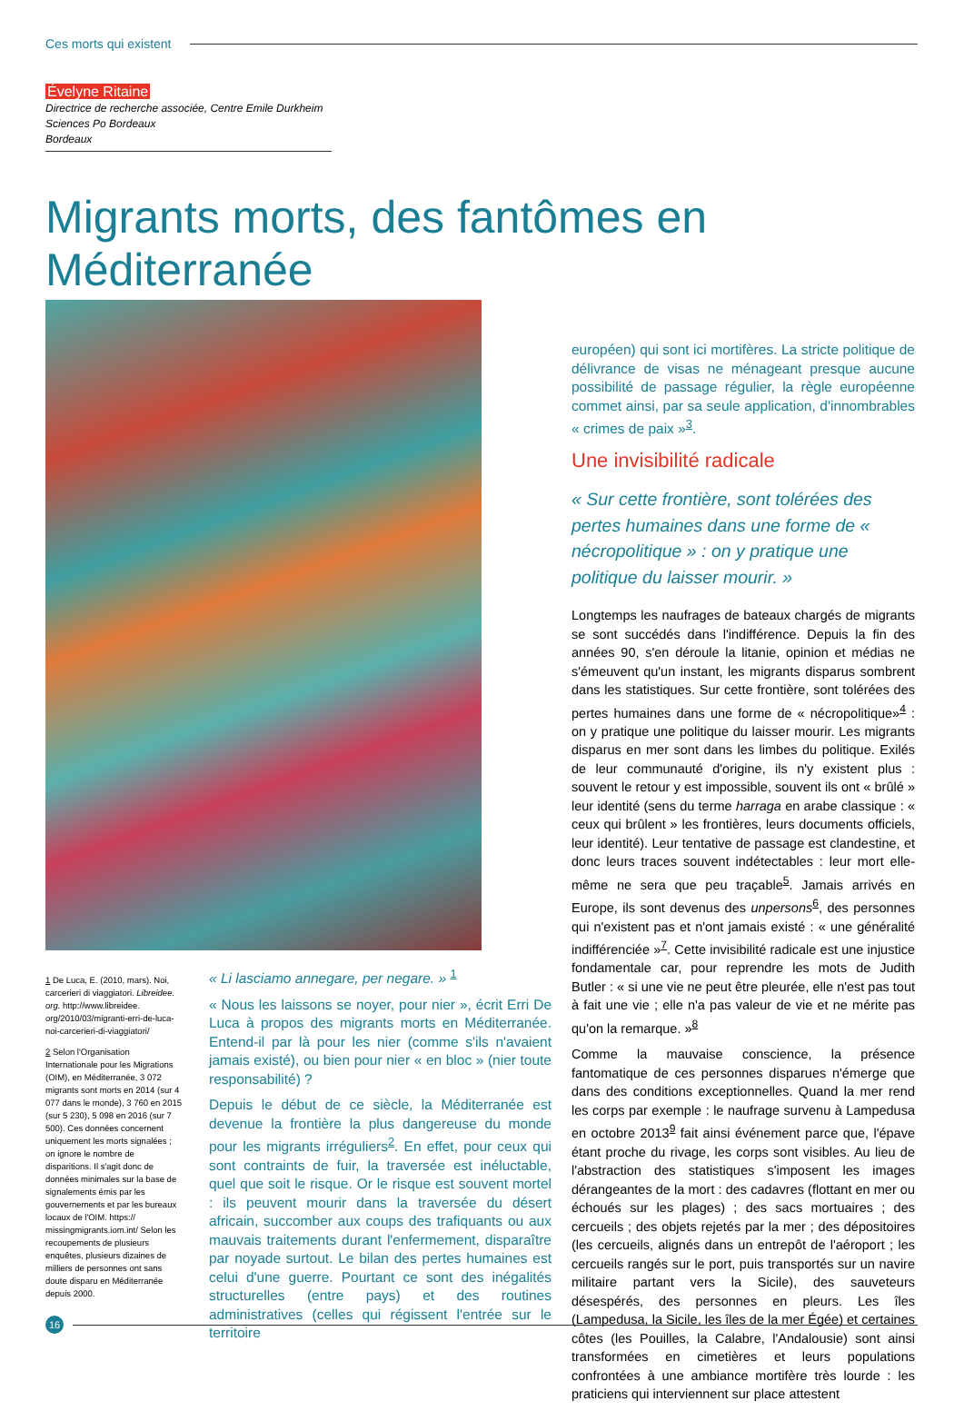Ces morts qui existent
Évelyne Ritaine
Directrice de recherche associée, Centre Emile Durkheim
Sciences Po Bordeaux
Bordeaux
Migrants morts, des fantômes en Méditerranée
1 De Luca, E. (2010, mars). Noi, carcerieri di viaggiatori. Libreidee. org. http://www.libreidee. org/2010/03/migranti-erri-de-luca-noi-carcerieri-di-viaggiatori/
2 Selon l'Organisation Internationale pour les Migrations (OIM), en Méditerranée, 3 072 migrants sont morts en 2014 (sur 4 077 dans le monde), 3 760 en 2015 (sur 5 230), 5 098 en 2016 (sur 7 500). Ces données concernent uniquement les morts signalées ; on ignore le nombre de disparitions. Il s'agit donc de données minimales sur la base de signalements émis par les gouvernements et par les bureaux locaux de l'OIM. https:// missingmigrants.iom.int/ Selon les recoupements de plusieurs enquêtes, plusieurs dizaines de milliers de personnes ont sans doute disparu en Méditerranée depuis 2000.
« Li lasciamo annegare, per negare. » <sup>1</sup>
« Nous les laissons se noyer, pour nier », écrit Erri De Luca à propos des migrants morts en Méditerranée. Entend-il par là pour les nier (comme s'ils n'avaient jamais existé), ou bien pour nier « en bloc » (nier toute responsabilité) ?
Depuis le début de ce siècle, la Méditerranée est devenue la frontière la plus dangereuse du monde pour les migrants irréguliers<sup>2</sup>. En effet, pour ceux qui sont contraints de fuir, la traversée est inéluctable, quel que soit le risque. Or le risque est souvent mortel : ils peuvent mourir dans la traversée du désert africain, succomber aux coups des trafiquants ou aux mauvais traitements durant l'enfermement, disparaître par noyade surtout. Le bilan des pertes humaines est celui d'une guerre. Pourtant ce sont des inégalités structurelles (entre pays) et des routines administratives (celles qui régissent l'entrée sur le territoire
européen) qui sont ici mortifères. La stricte politique de délivrance de visas ne ménageant presque aucune possibilité de passage régulier, la règle européenne commet ainsi, par sa seule application, d'innombrables « crimes de paix »<sup>3</sup>.
Une invisibilité radicale
« Sur cette frontière, sont tolérées des pertes humaines dans une forme de « nécropolitique » : on y pratique une politique du laisser mourir. »
Longtemps les naufrages de bateaux chargés de migrants se sont succédés dans l'indifférence. Depuis la fin des années 90, s'en déroule la litanie, opinion et médias ne s'émeuvent qu'un instant, les migrants disparus sombrent dans les statistiques. Sur cette frontière, sont tolérées des pertes humaines dans une forme de « nécropolitique»<sup>4</sup> : on y pratique une politique du laisser mourir. Les migrants disparus en mer sont dans les limbes du politique. Exilés de leur communauté d'origine, ils n'y existent plus : souvent le retour y est impossible, souvent ils ont « brûlé » leur identité (sens du terme harraga en arabe classique : « ceux qui brûlent » les frontières, leurs documents officiels, leur identité). Leur tentative de passage est clandestine, et donc leurs traces souvent indétectables : leur mort elle-même ne sera que peu traçable<sup>5</sup>. Jamais arrivés en Europe, ils sont devenus des unpersons<sup>6</sup>, des personnes qui n'existent pas et n'ont jamais existé : « une généralité indifférenciée »<sup>7</sup>. Cette invisibilité radicale est une injustice fondamentale car, pour reprendre les mots de Judith Butler : « si une vie ne peut être pleurée, elle n'est pas tout à fait une vie ; elle n'a pas valeur de vie et ne mérite pas qu'on la remarque. »<sup>8</sup>
Comme la mauvaise conscience, la présence fantomatique de ces personnes disparues n'émerge que dans des conditions exceptionnelles. Quand la mer rend les corps par exemple : le naufrage survenu à Lampedusa en octobre 2013<sup>9</sup> fait ainsi événement parce que, l'épave étant proche du rivage, les corps sont visibles. Au lieu de l'abstraction des statistiques s'imposent les images dérangeantes de la mort : des cadavres (flottant en mer ou échoués sur les plages) ; des sacs mortuaires ; des cercueils ; des objets rejetés par la mer ; des dépositoires (les cercueils, alignés dans un entrepôt de l'aéroport ; les cercueils rangés sur le port, puis transportés sur un navire militaire partant vers la Sicile), des sauveteurs désespérés, des personnes en pleurs. Les îles (Lampedusa, la Sicile, les îles de la mer Égée) et certaines côtes (les Pouilles, la Calabre, l'Andalousie) sont ainsi transformées en cimetières et leurs populations confrontées à une ambiance mortifère très lourde : les praticiens qui interviennent sur place attestent
16